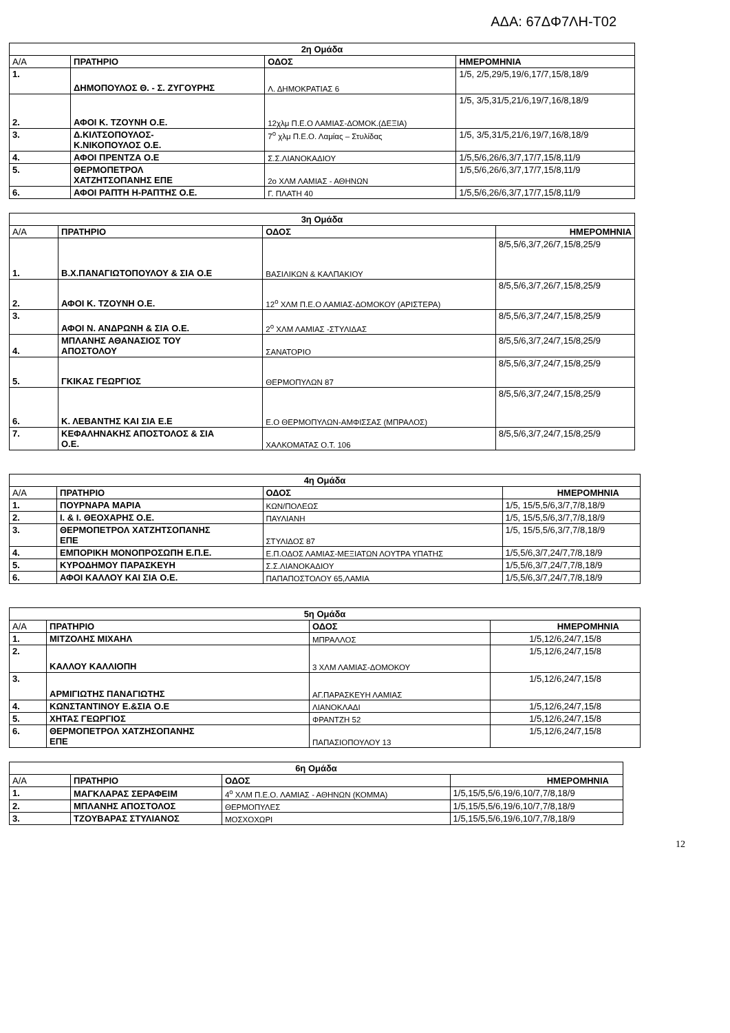ΑΔΑ: 67ΔΦ7ΛΗ-Τ02
| 2η Ομάδα | | | |
| Α/Α | ΠΡΑΤΗΡΙΟ | ΟΔΟΣ | ΗΜΕΡΟΜΗΝΙΑ |
| 1. | ΔΗΜΟΠΟΥΛΟΣ Θ. - Σ. ΖΥΓΟΥΡΗΣ | Λ. ΔΗΜΟΚΡΑΤΙΑΣ 6 | 1/5, 2/5,29/5,19/6,17/7,15/8,18/9 |
| 2. | ΑΦΟΙ Κ. ΤΖΟΥΝΗ Ο.Ε. | 12χλμ Π.Ε.Ο ΛΑΜΙΑΣ-ΔΟΜΟΚ.(ΔΕΞΙΑ) | 1/5, 3/5,31/5,21/6,19/7,16/8,18/9 |
| 3. | Δ.ΚΙΛΤΣΟΠΟΥΛΟΣ- Κ.ΝΙΚΟΠΟΥΛΟΣ Ο.Ε. | 7<sup>ο</sup> χλμ Π.Ε.Ο. Λαμίας – Στυλίδας | 1/5, 3/5,31/5,21/6,19/7,16/8,18/9 |
| 4. | ΑΦΟΙ ΠΡΕΝΤΖΑ Ο.Ε | Σ.Σ.ΛΙΑΝΟΚΑΔΙΟΥ | 1/5,5/6,26/6,3/7,17/7,15/8,11/9 |
| 5. | ΘΕΡΜΟΠΕΤΡΟΛ ΧΑΤΖΗΤΣΟΠΑΝΗΣ ΕΠΕ | 2ο ΧΛΜ ΛΑΜΙΑΣ - ΑΘΗΝΩΝ | 1/5,5/6,26/6,3/7,17/7,15/8,11/9 |
| 6. | ΑΦΟΙ ΡΑΠΤΗ Η-ΡΑΠΤΗΣ Ο.Ε. | Γ. ΠΛΑΤΗ 40 | 1/5,5/6,26/6,3/7,17/7,15/8,11/9 |
| 3η Ομάδα | | | |
| Α/Α | ΠΡΑΤΗΡΙΟ | ΟΔΟΣ | ΗΜΕΡΟΜΗΝΙΑ |
| 1. | Β.Χ.ΠΑΝΑΓΙΩΤΟΠΟΥΛΟΥ & ΣΙΑ Ο.Ε | ΒΑΣΙΛΙΚΩΝ & ΚΑΛΠΑΚΙΟΥ | 8/5,5/6,3/7,26/7,15/8,25/9 |
| 2. | ΑΦΟΙ Κ. ΤΖΟΥΝΗ Ο.Ε. | 12<sup>ο</sup> ΧΛΜ Π.Ε.Ο ΛΑΜΙΑΣ-ΔΟΜΟΚΟΥ (ΑΡΙΣΤΕΡΑ) | 8/5,5/6,3/7,26/7,15/8,25/9 |
| 3. | ΑΦΟΙ Ν. ΑΝΔΡΩΝΗ & ΣΙΑ Ο.Ε. | 2<sup>ο</sup> ΧΛΜ ΛΑΜΙΑΣ -ΣΤΥΛΙΔΑΣ | 8/5,5/6,3/7,24/7,15/8,25/9 |
| 4. | ΜΠΛΑΝΗΣ ΑΘΑΝΑΣΙΟΣ ΤΟΥ ΑΠΟΣΤΟΛΟΥ | ΣΑΝΑΤΟΡΙΟ | 8/5,5/6,3/7,24/7,15/8,25/9 |
| 5. | ΓΚΙΚΑΣ ΓΕΩΡΓΙΟΣ | ΘΕΡΜΟΠΥΛΩΝ 87 | 8/5,5/6,3/7,24/7,15/8,25/9 |
| 6. | Κ. ΛΕΒΑΝΤΗΣ ΚΑΙ ΣΙΑ Ε.Ε | Ε.Ο ΘΕΡΜΟΠΥΛΩΝ-ΑΜΦΙΣΣΑΣ (ΜΠΡΑΛΟΣ) | 8/5,5/6,3/7,24/7,15/8,25/9 |
| 7. | ΚΕΦΑΛΗΝΑΚΗΣ ΑΠΟΣΤΟΛΟΣ & ΣΙΑ Ο.Ε. | ΧΑΛΚΟΜΑΤΑΣ Ο.Τ. 106 | 8/5,5/6,3/7,24/7,15/8,25/9 |
| 4η Ομάδα | | | |
| Α/Α | ΠΡΑΤΗΡΙΟ | ΟΔΟΣ | ΗΜΕΡΟΜΗΝΙΑ |
| 1. | ΠΟΥΡΝΑΡΑ ΜΑΡΙΑ | ΚΩΝ/ΠΟΛΕΩΣ | 1/5, 15/5,5/6,3/7,7/8,18/9 |
| 2. | Ι. & Ι. ΘΕΟΧΑΡΗΣ Ο.Ε. | ΠΑΥΛΙΑΝΗ | 1/5, 15/5,5/6,3/7,7/8,18/9 |
| 3. | ΘΕΡΜΟΠΕΤΡΟΛ ΧΑΤΖΗΤΣΟΠΑΝΗΣ ΕΠΕ | ΣΤΥΛΙΔΟΣ 87 | 1/5, 15/5,5/6,3/7,7/8,18/9 |
| 4. | ΕΜΠΟΡΙΚΗ ΜΟΝΟΠΡΟΣΩΠΗ Ε.Π.Ε. | Ε.Π.ΟΔΟΣ ΛΑΜΙΑΣ-ΜΕΞΙΑΤΩΝ ΛΟΥΤΡΑ ΥΠΑΤΗΣ | 1/5,5/6,3/7,24/7,7/8,18/9 |
| 5. | ΚΥΡΟΔΗΜΟΥ ΠΑΡΑΣΚΕΥΗ | Σ.Σ.ΛΙΑΝΟΚΑΔΙΟΥ | 1/5,5/6,3/7,24/7,7/8,18/9 |
| 6. | ΑΦΟΙ ΚΑΛΛΟΥ ΚΑΙ ΣΙΑ Ο.Ε. | ΠΑΠΑΠΟΣΤΟΛΟΥ 65,ΛΑΜΙΑ | 1/5,5/6,3/7,24/7,7/8,18/9 |
| 5η Ομάδα | | | |
| Α/Α | ΠΡΑΤΗΡΙΟ | ΟΔΟΣ | ΗΜΕΡΟΜΗΝΙΑ |
| 1. | ΜΙΤΖΟΛΗΣ ΜΙΧΑΗΛ | ΜΠΡΑΛΛΟΣ | 1/5,12/6,24/7,15/8 |
| 2. | ΚΑΛΛΟΥ ΚΑΛΛΙΟΠΗ | 3 ΧΛΜ ΛΑΜΙΑΣ-ΔΟΜΟΚΟΥ | 1/5,12/6,24/7,15/8 |
| 3. | ΑΡΜΙΓΙΩΤΗΣ ΠΑΝΑΓΙΩΤΗΣ | ΑΓ.ΠΑΡΑΣΚΕΥΗ ΛΑΜΙΑΣ | 1/5,12/6,24/7,15/8 |
| 4. | ΚΩΝΣΤΑΝΤΙΝΟΥ Ε.&ΣΙΑ Ο.Ε | ΛΙΑΝΟΚΛΑΔΙ | 1/5,12/6,24/7,15/8 |
| 5. | ΧΗΤΑΣ ΓΕΩΡΓΙΟΣ | ΦΡΑΝΤΖΗ 52 | 1/5,12/6,24/7,15/8 |
| 6. | ΘΕΡΜΟΠΕΤΡΟΛ ΧΑΤΖΗΣΟΠΑΝΗΣ ΕΠΕ | ΠΑΠΑΣΙΟΠΟΥΛΟΥ 13 | 1/5,12/6,24/7,15/8 |
| 6η Ομάδα | | | |
| Α/Α | ΠΡΑΤΗΡΙΟ | ΟΔΟΣ | ΗΜΕΡΟΜΗΝΙΑ |
| 1. | ΜΑΓΚΛΑΡΑΣ ΣΕΡΑΦΕΙΜ | 4<sup>ο</sup> ΧΛΜ Π.Ε.Ο. ΛΑΜΙΑΣ - ΑΘΗΝΩΝ (ΚΟΜΜΑ) | 1/5,15/5,5/6,19/6,10/7,7/8,18/9 |
| 2. | ΜΠΛΑΝΗΣ ΑΠΟΣΤΟΛΟΣ | ΘΕΡΜΟΠΥΛΕΣ | 1/5,15/5,5/6,19/6,10/7,7/8,18/9 |
| 3. | ΤΖΟΥΒΑΡΑΣ ΣΤΥΛΙΑΝΟΣ | ΜΟΣΧΟΧΩΡΙ | 1/5,15/5,5/6,19/6,10/7,7/8,18/9 |
12